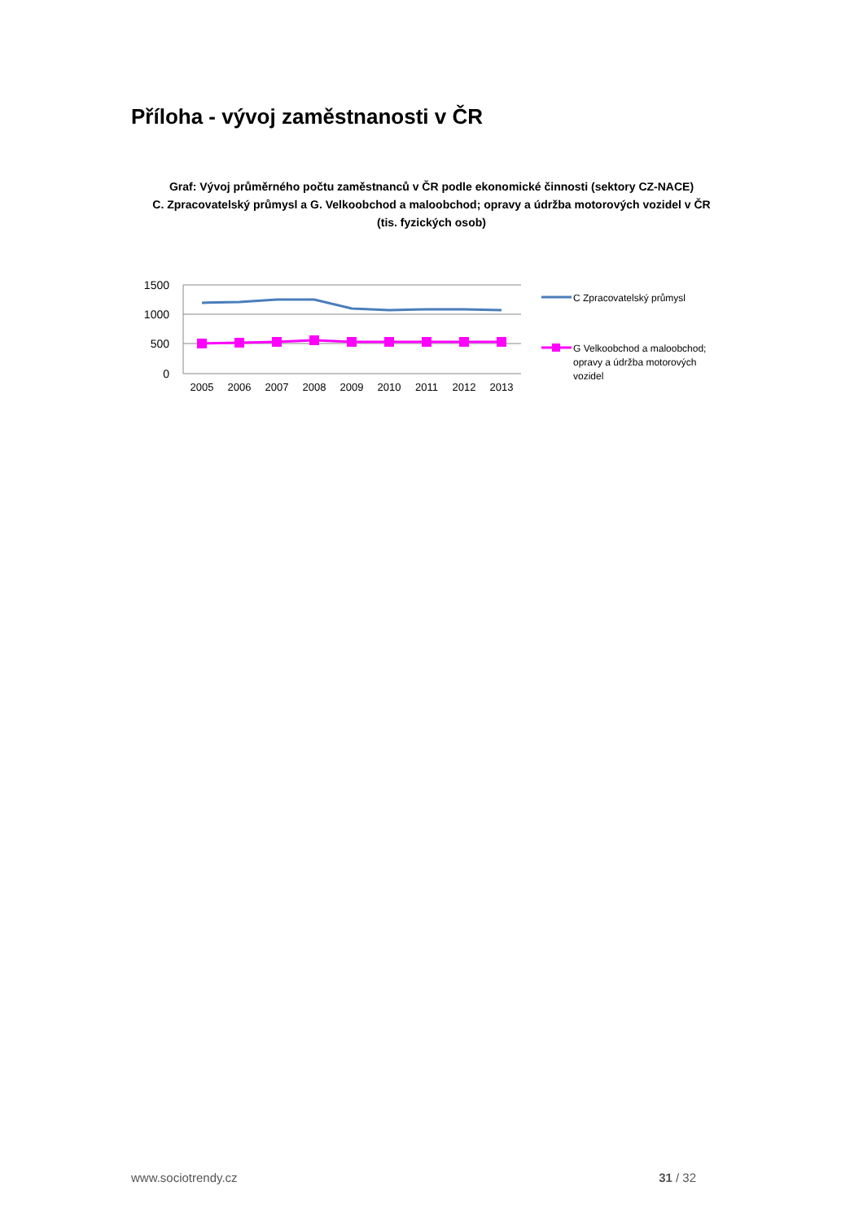Příloha - vývoj zaměstnanosti v ČR
Graf: Vývoj průměrného počtu zaměstnanců v ČR podle ekonomické činnosti (sektory CZ-NACE)
C. Zpracovatelský průmysl a G. Velkoobchod a maloobchod; opravy a údržba motorových vozidel v ČR
(tis. fyzických osob)
1500
1000
500
0
2005
2006
2007
2008
2009
2010
2011
2012
2013
C Zpracovatelský průmysl
G Velkoobchod a maloobchod;
opravy a údržba motorových
vozidel
www.sociotrendy.cz 31 / 32